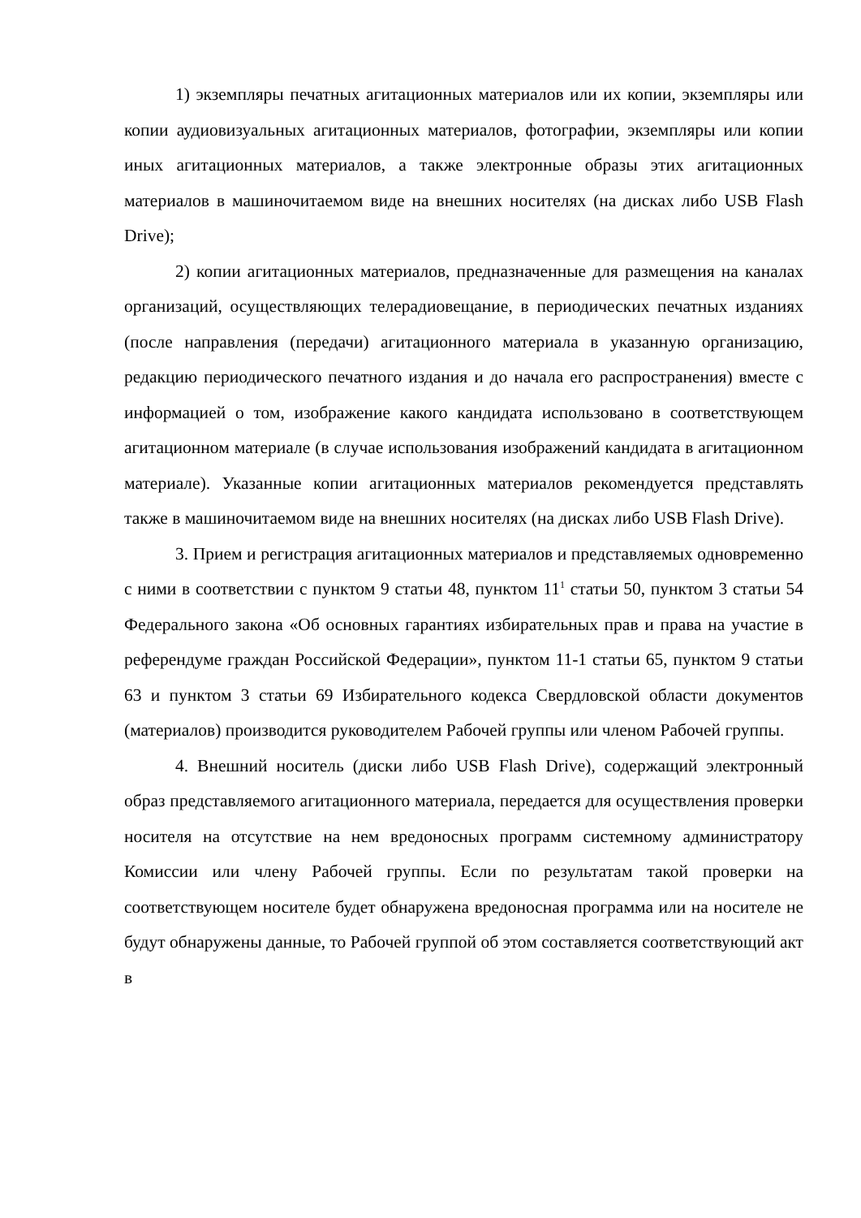1) экземпляры печатных агитационных материалов или их копии, экземпляры или копии аудиовизуальных агитационных материалов, фотографии, экземпляры или копии иных агитационных материалов, а также электронные образы этих агитационных материалов в машиночитаемом виде на внешних носителях (на дисках либо USB Flash Drive);
2) копии агитационных материалов, предназначенные для размещения на каналах организаций, осуществляющих телерадиовещание, в периодических печатных изданиях (после направления (передачи) агитационного материала в указанную организацию, редакцию периодического печатного издания и до начала его распространения) вместе с информацией о том, изображение какого кандидата использовано в соответствующем агитационном материале (в случае использования изображений кандидата в агитационном материале). Указанные копии агитационных материалов рекомендуется представлять также в машиночитаемом виде на внешних носителях (на дисках либо USB Flash Drive).
3. Прием и регистрация агитационных материалов и представляемых одновременно с ними в соответствии с пунктом 9 статьи 48, пунктом 11<sup>1</sup> статьи 50, пунктом 3 статьи 54 Федерального закона «Об основных гарантиях избирательных прав и права на участие в референдуме граждан Российской Федерации», пунктом 11-1 статьи 65, пунктом 9 статьи 63 и пунктом 3 статьи 69 Избирательного кодекса Свердловской области документов (материалов) производится руководителем Рабочей группы или членом Рабочей группы.
4. Внешний носитель (диски либо USB Flash Drive), содержащий электронный образ представляемого агитационного материала, передается для осуществления проверки носителя на отсутствие на нем вредоносных программ системному администратору Комиссии или члену Рабочей группы. Если по результатам такой проверки на соответствующем носителе будет обнаружена вредоносная программа или на носителе не будут обнаружены данные, то Рабочей группой об этом составляется соответствующий акт в